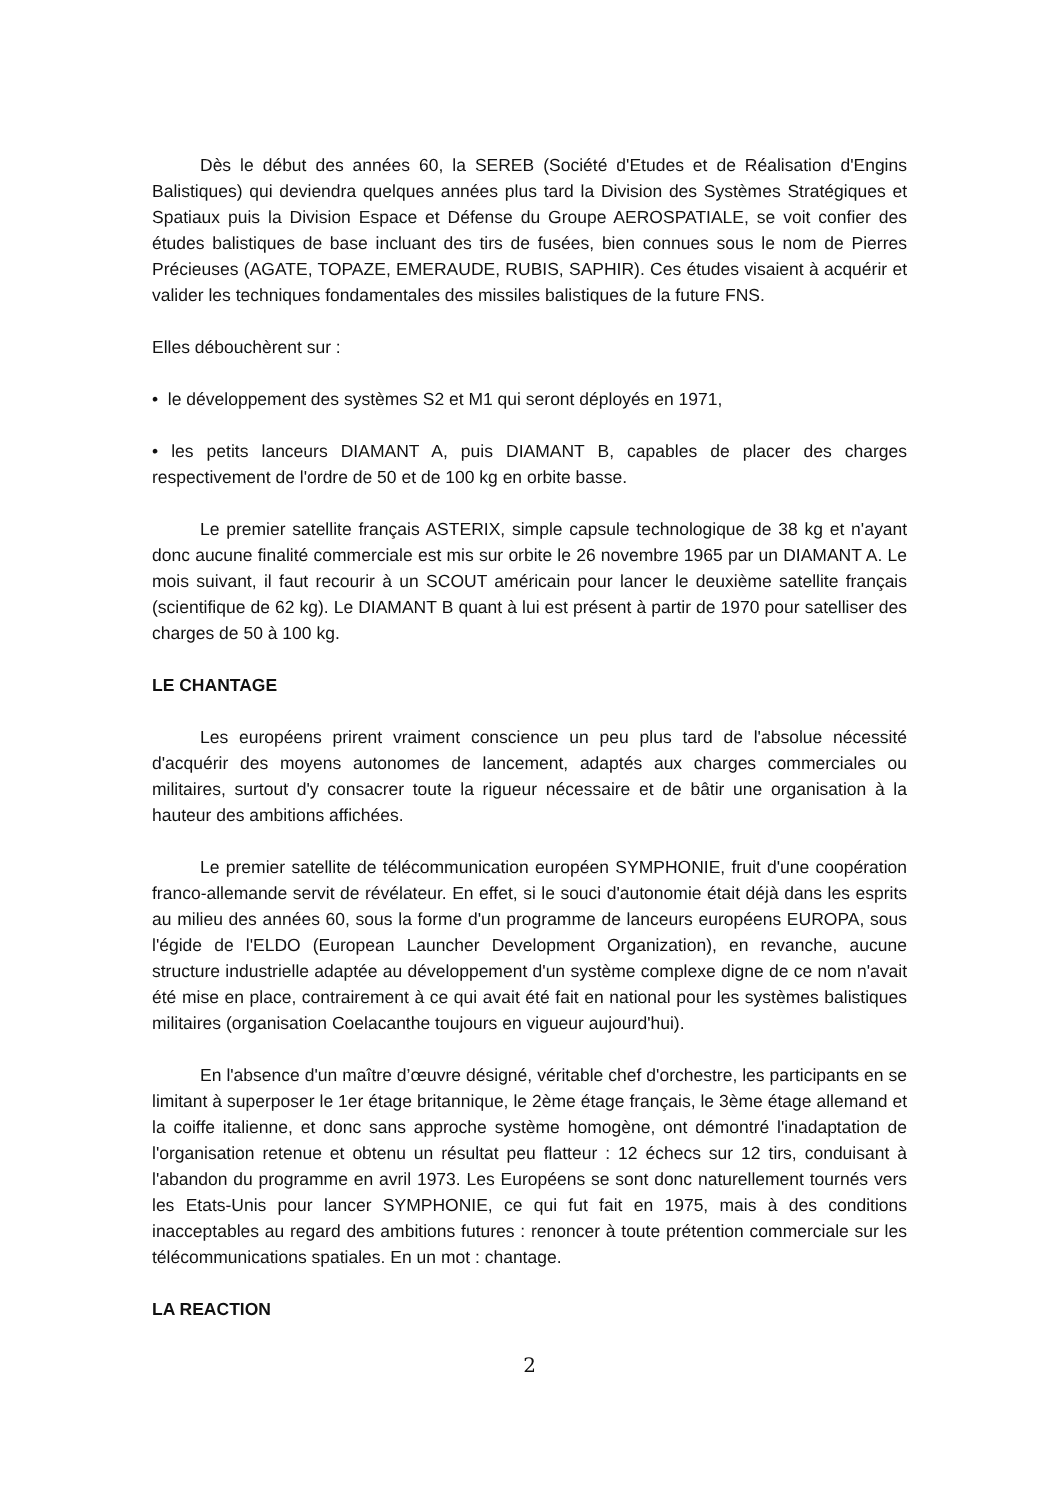Dès le début des années 60, la SEREB (Société d'Etudes et de Réalisation d'Engins Balistiques) qui deviendra quelques années plus tard la Division des Systèmes Stratégiques et Spatiaux puis la Division Espace et Défense du Groupe AEROSPATIALE, se voit confier des études balistiques de base incluant des tirs de fusées, bien connues sous le nom de Pierres Précieuses (AGATE, TOPAZE, EMERAUDE, RUBIS, SAPHIR). Ces études visaient à acquérir et valider les techniques fondamentales des missiles balistiques de la future FNS.
Elles débouchèrent sur :
• le développement des systèmes S2 et M1 qui seront déployés en 1971,
• les petits lanceurs DIAMANT A, puis DIAMANT B, capables de placer des charges respectivement de l'ordre de 50 et de 100 kg en orbite basse.
Le premier satellite français ASTERIX, simple capsule technologique de 38 kg et n'ayant donc aucune finalité commerciale est mis sur orbite le 26 novembre 1965 par un DIAMANT A. Le mois suivant, il faut recourir à un SCOUT américain pour lancer le deuxième satellite français (scientifique de 62 kg). Le DIAMANT B quant à lui est présent à partir de 1970 pour satelliser des charges de 50 à 100 kg.
LE CHANTAGE
Les européens prirent vraiment conscience un peu plus tard de l'absolue nécessité d'acquérir des moyens autonomes de lancement, adaptés aux charges commerciales ou militaires, surtout d'y consacrer toute la rigueur nécessaire et de bâtir une organisation à la hauteur des ambitions affichées.
Le premier satellite de télécommunication européen SYMPHONIE, fruit d'une coopération franco-allemande servit de révélateur. En effet, si le souci d'autonomie était déjà dans les esprits au milieu des années 60, sous la forme d'un programme de lanceurs européens EUROPA, sous l'égide de l'ELDO (European Launcher Development Organization), en revanche, aucune structure industrielle adaptée au développement d'un système complexe digne de ce nom n'avait été mise en place, contrairement à ce qui avait été fait en national pour les systèmes balistiques militaires (organisation Coelacanthe toujours en vigueur aujourd'hui).
En l'absence d'un maître d’œuvre désigné, véritable chef d'orchestre, les participants en se limitant à superposer le 1er étage britannique, le 2ème étage français, le 3ème étage allemand et la coiffe italienne, et donc sans approche système homogène, ont démontré l'inadaptation de l'organisation retenue et obtenu un résultat peu flatteur : 12 échecs sur 12 tirs, conduisant à l'abandon du programme en avril 1973. Les Européens se sont donc naturellement tournés vers les Etats-Unis pour lancer SYMPHONIE, ce qui fut fait en 1975, mais à des conditions inacceptables au regard des ambitions futures : renoncer à toute prétention commerciale sur les télécommunications spatiales. En un mot : chantage.
LA REACTION
2